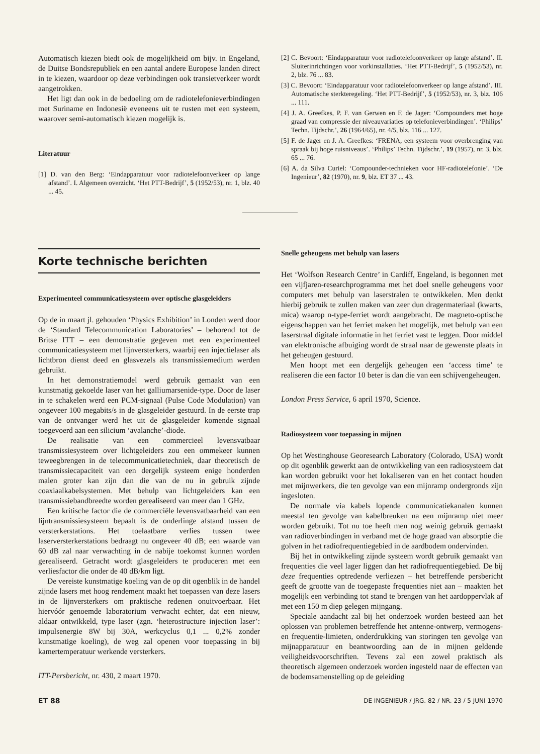Automatisch kiezen biedt ook de mogelijkheid om bijv. in Engeland, de Duitse Bondsrepubliek en een aantal andere Europese landen direct in te kiezen, waardoor op deze verbindingen ook transietverkeer wordt aangetrokken.
Het ligt dan ook in de bedoeling om de radiotelefonieverbindingen met Suriname en Indonesië eveneens uit te rusten met een systeem, waarover semi-automatisch kiezen mogelijk is.
Literatuur
[1] D. van den Berg: ‘Eindapparatuur voor radiotelefoonverkeer op lange afstand’. I. Algemeen overzicht. ‘Het PTT-Bedrijf’, 5 (1952/53), nr. 1, blz. 40 ... 45.
[2] C. Bevoort: ‘Eindapparatuur voor radiotelefoonverkeer op lange afstand’. II. Sluiterinrichtingen voor vorkinstallaties. ‘Het PTT-Bedrijf’, 5 (1952/53), nr. 2, blz. 76 ... 83.
[3] C. Bevoort: ‘Eindapparatuur voor radiotelefoonverkeer op lange afstand’. III. Automatische sterkteregeling. ‘Het PTT-Bedrijf’, 5 (1952/53), nr. 3, blz. 106 ... 111.
[4] J. A. Greefkes, P. F. van Gerwen en F. de Jager: ‘Compounders met hoge graad van compressie der niveauvariaties op telefonieverbindingen’. ‘Philips’ Techn. Tijdschr.’, 26 (1964/65), nr. 4/5, blz. 116 ... 127.
[5] F. de Jager en J. A. Greefkes: ‘FRENA, een systeem voor overbrenging van spraak bij hoge ruisniveaus’. ‘Philips’ Techn. Tijdschr.’, 19 (1957), nr. 3, blz. 65 ... 76.
[6] A. da Silva Curiel: ‘Compounder-technieken voor HF-radiotelefonie’. ‘De Ingenieur’, 82 (1970), nr. 9, blz. ET 37 ... 43.
Korte technische berichten
Experimenteel communicatiesysteem over optische glasgeleiders
Op de in maart jl. gehouden ‘Physics Exhibition’ in Londen werd door de ‘Standard Telecommunication Laboratories’ – behorend tot de Britse ITT – een demonstratie gegeven met een experimenteel communicatiesysteem met lijnversterkers, waarbij een injectielaser als lichtbron dienst deed en glasvezels als transmissiemedium werden gebruikt.
In het demonstratiemodel werd gebruik gemaakt van een kunstmatig gekoelde laser van het galliumarsenide-type. Door de laser in te schakelen werd een PCM-signaal (Pulse Code Modulation) van ongeveer 100 megabits/s in de glasgeleider gestuurd. In de eerste trap van de ontvanger werd het uit de glasgeleider komende signaal toegevoerd aan een silicium ‘avalanche’-diode.
De realisatie van een commercieel levensvatbaar transmissiesysteem over lichtgeleiders zou een ommekeer kunnen teweegbrengen in de telecommunicatietechniek, daar theoretisch de transmissiecapaciteit van een dergelijk systeem enige honderden malen groter kan zijn dan die van de nu in gebruik zijnde coaxiaalkabelsystemen. Met behulp van lichtgeleiders kan een transmissiebandbreedte worden gerealiseerd van meer dan 1 GHz.
Een kritische factor die de commerciële levensvatbaarheid van een lijntransmissiesysteem bepaalt is de onderlinge afstand tussen de versterkerstations. Het toelaatbare verlies tussen twee laserversterkerstations bedraagt nu ongeveer 40 dB; een waarde van 60 dB zal naar verwachting in de nabije toekomst kunnen worden gerealiseerd. Getracht wordt glasgeleiders te produceren met een verliesfactor die onder de 40 dB/km ligt.
De vereiste kunstmatige koeling van de op dit ogenblik in de handel zijnde lasers met hoog rendement maakt het toepassen van deze lasers in de lijnversterkers om praktische redenen onuitvoerbaar. Het hiervóór genoemde laboratorium verwacht echter, dat een nieuw, aldaar ontwikkeld, type laser (zgn. ‘heterostructure injection laser’: impulsenergie 8W bij 30A, werkcyclus 0,1 ... 0,2% zonder kunstmatige koeling), de weg zal openen voor toepassing in bij kamertemperatuur werkende versterkers.
ITT-Persbericht, nr. 430, 2 maart 1970.
Snelle geheugens met behulp van lasers
Het ‘Wolfson Research Centre’ in Cardiff, Engeland, is begonnen met een vijfjaren-researchprogramma met het doel snelle geheugens voor computers met behulp van laserstralen te ontwikkelen. Men denkt hierbij gebruik te zullen maken van zeer dun dragermateriaal (kwarts, mica) waarop n-type-ferriet wordt aangebracht. De magneto-optische eigenschappen van het ferriet maken het mogelijk, met behulp van een laserstraal digitale informatie in het ferriet vast te leggen. Door middel van elektronische afbuiging wordt de straal naar de gewenste plaats in het geheugen gestuurd.
Men hoopt met een dergelijk geheugen een ‘access time’ te realiseren die een factor 10 beter is dan die van een schijvengeheugen.
London Press Service, 6 april 1970, Science.
Radiosysteem voor toepassing in mijnen
Op het Westinghouse Georesearch Laboratory (Colorado, USA) wordt op dit ogenblik gewerkt aan de ontwikkeling van een radiosysteem dat kan worden gebruikt voor het lokaliseren van en het contact houden met mijnwerkers, die ten gevolge van een mijnramp ondergronds zijn ingesloten.
De normale via kabels lopende communicatiekanalen kunnen meestal ten gevolge van kabelbreuken na een mijnramp niet meer worden gebruikt. Tot nu toe heeft men nog weinig gebruik gemaakt van radioverbindingen in verband met de hoge graad van absorptie die golven in het radiofrequentiegebied in de aardbodem ondervinden.
Bij het in ontwikkeling zijnde systeem wordt gebruik gemaakt van frequenties die veel lager liggen dan het radiofrequentiegebied. De bij deze frequenties optredende verliezen – het betreffende persbericht geeft de grootte van de toegepaste frequenties niet aan – maakten het mogelijk een verbinding tot stand te brengen van het aardoppervlak af met een 150 m diep gelegen mijngang.
Speciale aandacht zal bij het onderzoek worden besteed aan het oplossen van problemen betreffende het antenne-ontwerp, vermogens- en frequentie-limieten, onderdrukking van storingen ten gevolge van mijnapparatuur en beantwoording aan de in mijnen geldende veiligheidsvoorschriften. Tevens zal een zowel praktisch als theoretisch algemeen onderzoek worden ingesteld naar de effecten van de bodemsamenstelling op de geleiding
ET 88 DE INGENIEUR / JRG. 82 / NR. 23 / 5 JUNI 1970